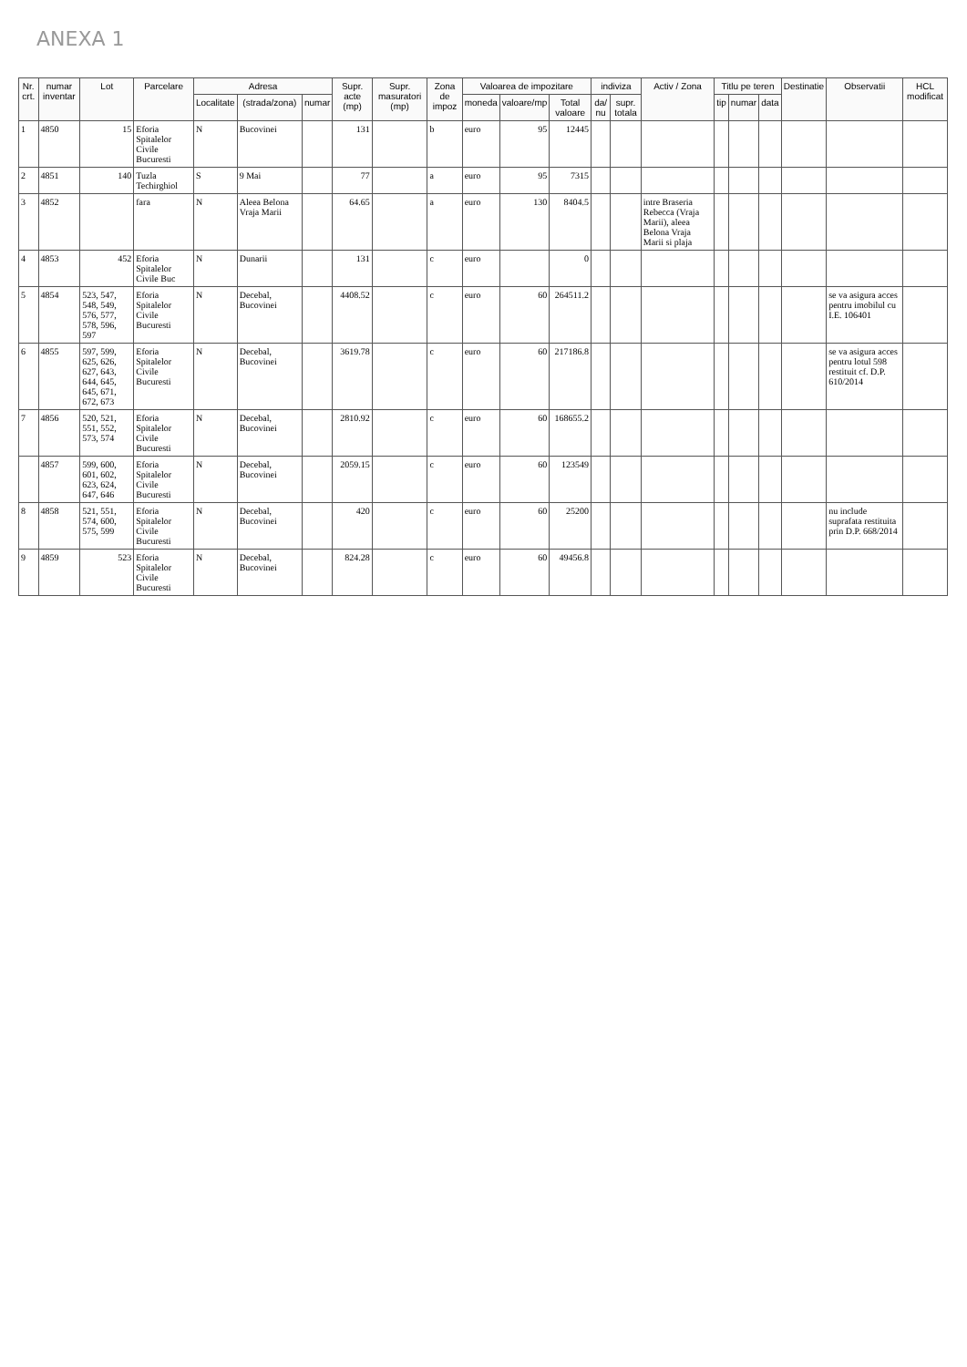ANEXA 1
| Nr. crt. | numar inventar | Lot | Parcelare | Adresa | | | Supr. acte (mp) | Supr. masuratori (mp) | Zona de impoz | Valoarea de impozitare | | | indiviza | | Activ / Zona | Titlu pe teren | | | Destinatie | Observatii | HCL modificat |
| --- | --- | --- | --- | --- | --- | --- | --- | --- | --- | --- | --- | --- | --- | --- | --- | --- | --- | --- | --- | --- | --- |
| | | | | Localitate | (strada/zona) | numar | | | | moneda | valoare/mp | Total valoare | da/ nu | supr. totala | | tip | numar | data | | | |
| 1 | 4850 | 15 | Eforia Spitalelor Civile Bucuresti | N | Bucovinei | | 131 | | b | euro | 95 | 12445 | | | | | | | | | |
| 2 | 4851 | 140 | Tuzla Techirghiol | S | 9 Mai | | 77 | | a | euro | 95 | 7315 | | | | | | | | | |
| 3 | 4852 | | fara | N | Aleea Belona Vraja Marii | | 64.65 | | a | euro | 130 | 8404.5 | | | intre Braseria Rebecca (Vraja Marii), aleea Belona Vraja Marii si plaja | | | | | | |
| 4 | 4853 | 452 | Eforia Spitalelor Civile Buc | N | Dunarii | | 131 | | c | euro | | 0 | | | | | | | | | |
| 5 | 4854 | 523, 547, 548, 549, 576, 577, 578, 596, 597 | Eforia Spitalelor Civile Bucuresti | N | Decebal, Bucovinei | | 4408.52 | | c | euro | 60 | 264511.2 | | | | | | | | se va asigura acces pentru imobilul cu I.E. 106401 | |
| 6 | 4855 | 597, 599, 625, 626, 627, 643, 644, 645, 645, 671, 672, 673 | Eforia Spitalelor Civile Bucuresti | N | Decebal, Bucovinei | | 3619.78 | | c | euro | 60 | 217186.8 | | | | | | | | se va asigura acces pentru lotul 598 restituit cf. D.P. 610/2014 | |
| 7 | 4856 | 520, 521, 551, 552, 573, 574 | Eforia Spitalelor Civile Bucuresti | N | Decebal, Bucovinei | | 2810.92 | | c | euro | 60 | 168655.2 | | | | | | | | | |
| | 4857 | 599, 600, 601, 602, 623, 624, 647, 646 | Eforia Spitalelor Civile Bucuresti | N | Decebal, Bucovinei | | 2059.15 | | c | euro | 60 | 123549 | | | | | | | | | |
| 8 | 4858 | 521, 551, 574, 600, 575, 599 | Eforia Spitalelor Civile Bucuresti | N | Decebal, Bucovinei | | 420 | | c | euro | 60 | 25200 | | | | | | | | nu include suprafata restituita prin D.P. 668/2014 | |
| 9 | 4859 | 523 | Eforia Spitalelor Civile Bucuresti | N | Decebal, Bucovinei | | 824.28 | | c | euro | 60 | 49456.8 | | | | | | | | | |